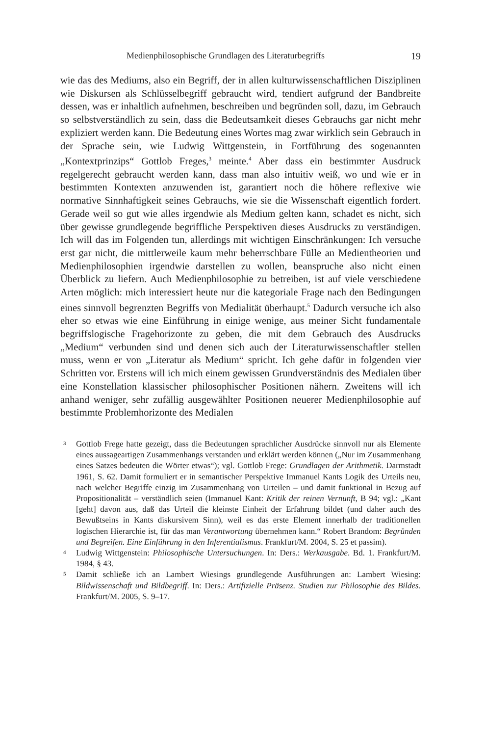Medienphilosophische Grundlagen des Literaturbegriffs 19
wie das des Mediums, also ein Begriff, der in allen kulturwissenschaftlichen Disziplinen wie Diskursen als Schlüsselbegriff gebraucht wird, tendiert aufgrund der Bandbreite dessen, was er inhaltlich aufnehmen, beschreiben und begründen soll, dazu, im Gebrauch so selbstverständlich zu sein, dass die Bedeutsamkeit dieses Gebrauchs gar nicht mehr expliziert werden kann. Die Bedeutung eines Wortes mag zwar wirklich sein Gebrauch in der Sprache sein, wie Ludwig Wittgenstein, in Fortführung des sogenannten „Kontextprinzips“ Gottlob Freges,<sup>3</sup> meinte.<sup>4</sup> Aber dass ein bestimmter Ausdruck regelgerecht gebraucht werden kann, dass man also intuitiv weiß, wo und wie er in bestimmten Kontexten anzuwenden ist, garantiert noch die höhere reflexive wie normative Sinnhaftigkeit seines Gebrauchs, wie sie die Wissenschaft eigentlich fordert. Gerade weil so gut wie alles irgendwie als Medium gelten kann, schadet es nicht, sich über gewisse grundlegende begriffliche Perspektiven dieses Ausdrucks zu verständigen. Ich will das im Folgenden tun, allerdings mit wichtigen Einschränkungen: Ich versuche erst gar nicht, die mittlerweile kaum mehr beherrschbare Fülle an Medientheorien und Medienphilosophien irgendwie darstellen zu wollen, beanspruche also nicht einen Überblick zu liefern. Auch Medienphilosophie zu betreiben, ist auf viele verschiedene Arten möglich: mich interessiert heute nur die kategoriale Frage nach den Bedingungen eines sinnvoll begrenzten Begriffs von Medialität überhaupt.<sup>5</sup> Dadurch versuche ich also eher so etwas wie eine Einführung in einige wenige, aus meiner Sicht fundamentale begriffslogische Fragehorizonte zu geben, die mit dem Gebrauch des Ausdrucks „Medium“ verbunden sind und denen sich auch der Literaturwissenschaftler stellen muss, wenn er von „Literatur als Medium“ spricht. Ich gehe dafür in folgenden vier Schritten vor. Erstens will ich mich einem gewissen Grundverständnis des Medialen über eine Konstellation klassischer philosophischer Positionen nähern. Zweitens will ich anhand weniger, sehr zufällig ausgewählter Positionen neuerer Medienphilosophie auf bestimmte Problemhorizonte des Medialen
3 Gottlob Frege hatte gezeigt, dass die Bedeutungen sprachlicher Ausdrücke sinnvoll nur als Elemente eines aussageartigen Zusammenhangs verstanden und erklärt werden können („Nur im Zusammenhang eines Satzes bedeuten die Wörter etwas“); vgl. Gottlob Frege: Grundlagen der Arithmetik. Darmstadt 1961, S. 62. Damit formuliert er in semantischer Perspektive Immanuel Kants Logik des Urteils neu, nach welcher Begriffe einzig im Zusammenhang von Urteilen – und damit funktional in Bezug auf Propositionalität – verständlich seien (Immanuel Kant: Kritik der reinen Vernunft, B 94; vgl.: „Kant [geht] davon aus, daß das Urteil die kleinste Einheit der Erfahrung bildet (und daher auch des Bewußtseins in Kants diskursivem Sinn), weil es das erste Element innerhalb der traditionellen logischen Hierarchie ist, für das man Verantwortung übernehmen kann.“ Robert Brandom: Begründen und Begreifen. Eine Einführung in den Inferentialismus. Frankfurt/M. 2004, S. 25 et passim).
4 Ludwig Wittgenstein: Philosophische Untersuchungen. In: Ders.: Werkausgabe. Bd. 1. Frankfurt/M. 1984, § 43.
5 Damit schließe ich an Lambert Wiesings grundlegende Ausführungen an: Lambert Wiesing: Bildwissenschaft und Bildbegriff. In: Ders.: Artifizielle Präsenz. Studien zur Philosophie des Bildes. Frankfurt/M. 2005, S. 9–17.